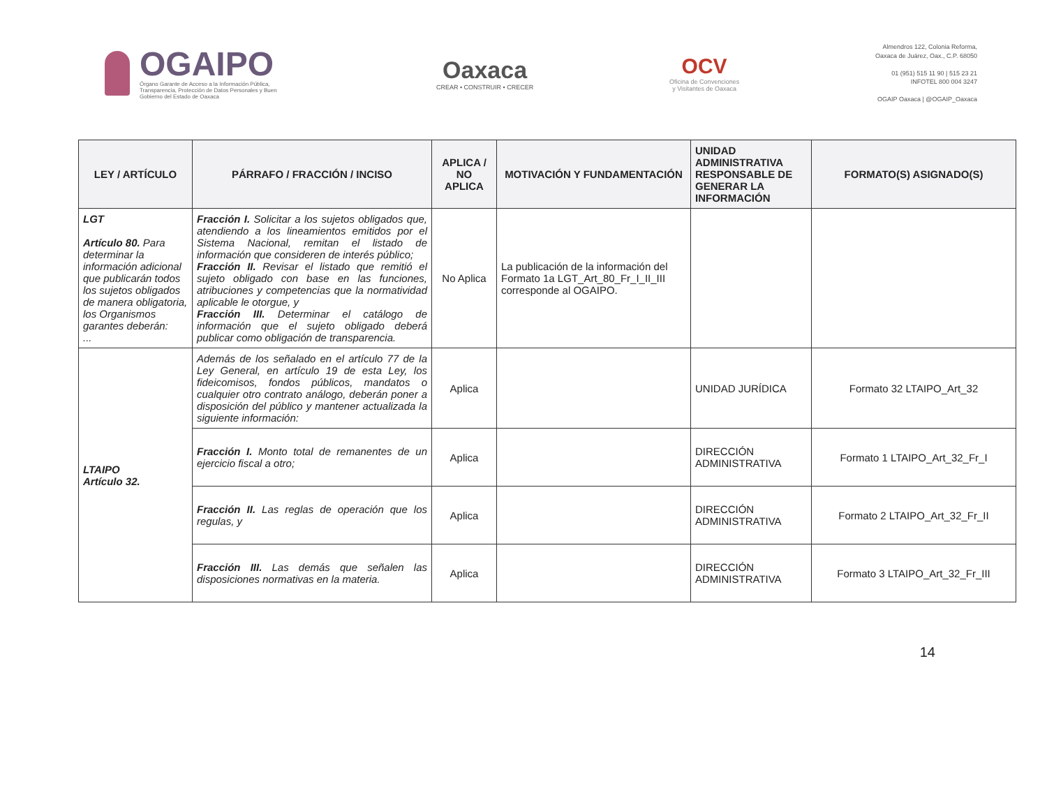OGAIPO
Órgano Garante de Acceso a la Información Pública, Transparencia, Protección de Datos Personales y Buen Gobierno del Estado de Oaxaca
Oaxaca
CREAR • CONSTRUIR • CRECER
OCV
Oficina de Convenciones
y Visitantes de Oaxaca
Almendros 122, Colonia Reforma,
Oaxaca de Juárez, Oax., C.P. 68050
01 (951) 515 11 90 | 515 23 21
INFOTEL 800 004 3247
OGAIP Oaxaca | @OGAIP_Oaxaca
| LEY / ARTÍCULO | PÁRRAFO / FRACCIÓN / INCISO | APLICA / NO APLICA | MOTIVACIÓN Y FUNDAMENTACIÓN | UNIDAD ADMINISTRATIVA RESPONSABLE DE GENERAR LA INFORMACIÓN | FORMATO(S) ASIGNADO(S) |
| --- | --- | --- | --- | --- | --- |
| LGT Artículo 80. Para determinar la información adicional que publicarán todos los sujetos obligados de manera obligatoria, los Organismos garantes deberán: ... | Fracción I. Solicitar a los sujetos obligados que, atendiendo a los lineamientos emitidos por el Sistema Nacional, remitan el listado de información que consideren de interés público; Fracción II. Revisar el listado que remitió el sujeto obligado con base en las funciones, atribuciones y competencias que la normatividad aplicable le otorgue, y Fracción III. Determinar el catálogo de información que el sujeto obligado deberá publicar como obligación de transparencia. | No Aplica | La publicación de la información del Formato 1a LGT_Art_80_Fr_I_II_III corresponde al OGAIPO. | | |
| LTAIPO Artículo 32. | Además de los señalado en el artículo 77 de la Ley General, en artículo 19 de esta Ley, los fideicomisos, fondos públicos, mandatos o cualquier otro contrato análogo, deberán poner a disposición del público y mantener actualizada la siguiente información: | Aplica | | UNIDAD JURÍDICA | Formato 32 LTAIPO_Art_32 |
| | Fracción I. Monto total de remanentes de un ejercicio fiscal a otro; | Aplica | | DIRECCIÓN ADMINISTRATIVA | Formato 1 LTAIPO_Art_32_Fr_I |
| | Fracción II. Las reglas de operación que los regulas, y | Aplica | | DIRECCIÓN ADMINISTRATIVA | Formato 2 LTAIPO_Art_32_Fr_II |
| | Fracción III. Las demás que señalen las disposiciones normativas en la materia. | Aplica | | DIRECCIÓN ADMINISTRATIVA | Formato 3 LTAIPO_Art_32_Fr_III |
14